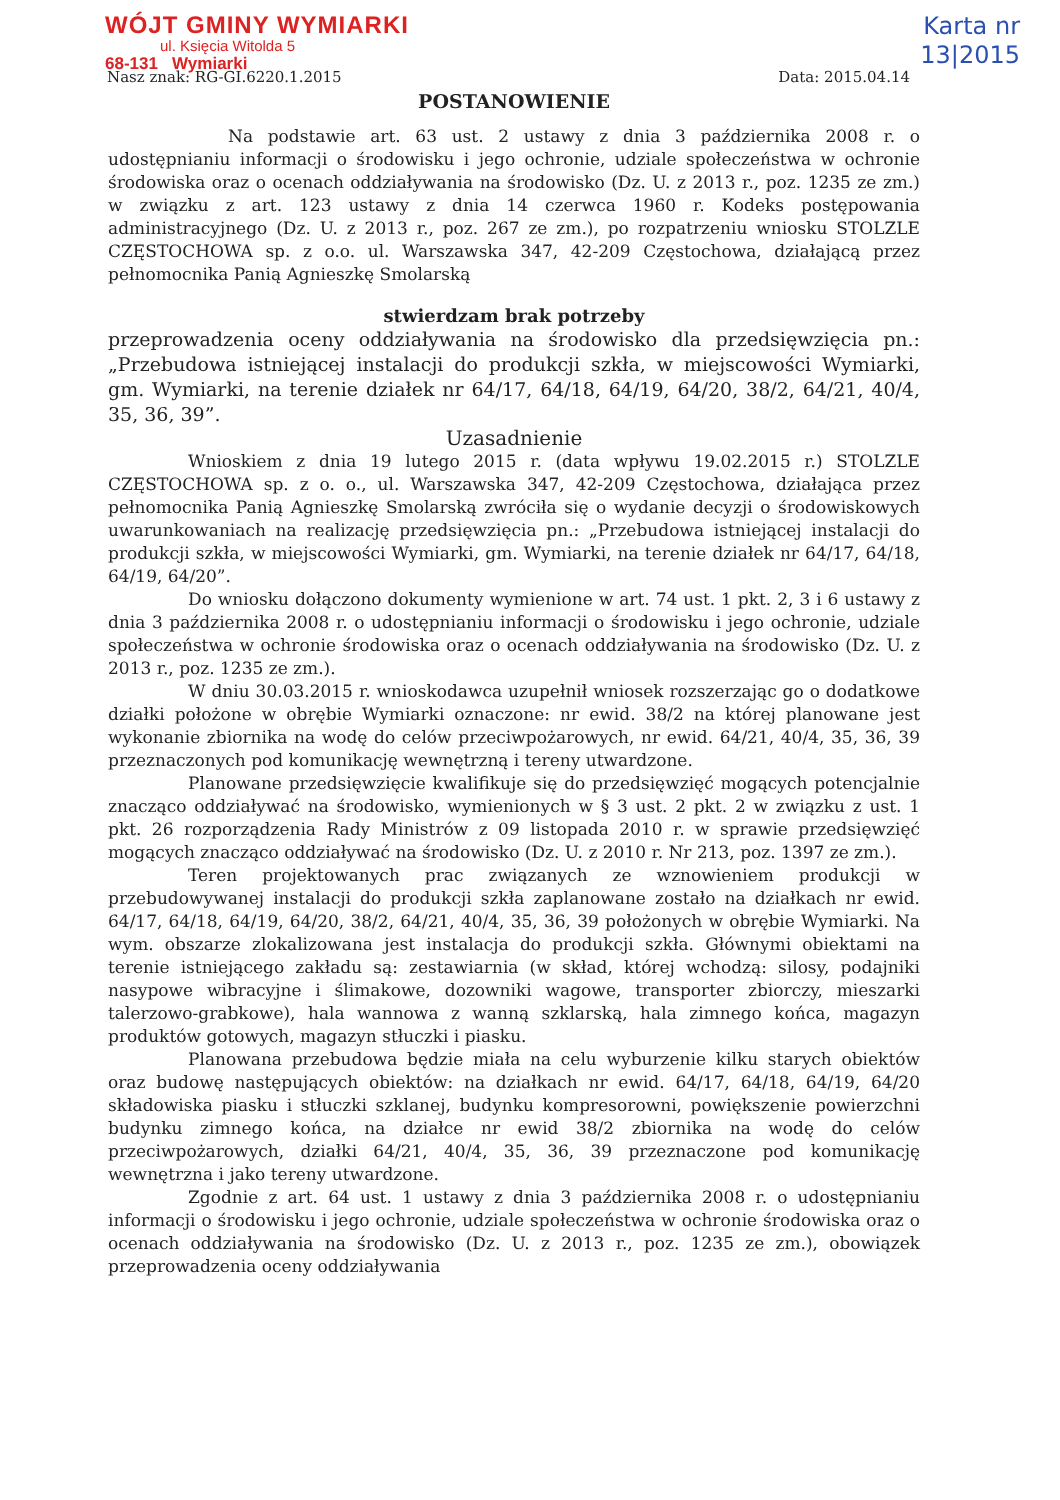WÓJT GMINY WYMIARKI
ul. Księcia Witolda 5
68-131 Wymiarki
Karta nr
13|2015
Nasz znak: RG-GI.6220.1.2015 Data: 2015.04.14
POSTANOWIENIE
Na podstawie art. 63 ust. 2 ustawy z dnia 3 października 2008 r. o udostępnianiu informacji o środowisku i jego ochronie, udziale społeczeństwa w ochronie środowiska oraz o ocenach oddziaływania na środowisko (Dz. U. z 2013 r., poz. 1235 ze zm.) w związku z art. 123 ustawy z dnia 14 czerwca 1960 r. Kodeks postępowania administracyjnego (Dz. U. z 2013 r., poz. 267 ze zm.), po rozpatrzeniu wniosku STOLZLE CZĘSTOCHOWA sp. z o.o. ul. Warszawska 347, 42-209 Częstochowa, działającą przez pełnomocnika Panią Agnieszkę Smolarską
stwierdzam brak potrzeby
przeprowadzenia oceny oddziaływania na środowisko dla przedsięwzięcia pn.: „Przebudowa istniejącej instalacji do produkcji szkła, w miejscowości Wymiarki, gm. Wymiarki, na terenie działek nr 64/17, 64/18, 64/19, 64/20, 38/2, 64/21, 40/4, 35, 36, 39”.
Uzasadnienie
Wnioskiem z dnia 19 lutego 2015 r. (data wpływu 19.02.2015 r.) STOLZLE CZĘSTOCHOWA sp. z o. o., ul. Warszawska 347, 42-209 Częstochowa, działająca przez pełnomocnika Panią Agnieszkę Smolarską zwróciła się o wydanie decyzji o środowiskowych uwarunkowaniach na realizację przedsięwzięcia pn.: „Przebudowa istniejącej instalacji do produkcji szkła, w miejscowości Wymiarki, gm. Wymiarki, na terenie działek nr 64/17, 64/18, 64/19, 64/20”.
Do wniosku dołączono dokumenty wymienione w art. 74 ust. 1 pkt. 2, 3 i 6 ustawy z dnia 3 października 2008 r. o udostępnianiu informacji o środowisku i jego ochronie, udziale społeczeństwa w ochronie środowiska oraz o ocenach oddziaływania na środowisko (Dz. U. z 2013 r., poz. 1235 ze zm.).
W dniu 30.03.2015 r. wnioskodawca uzupełnił wniosek rozszerzając go o dodatkowe działki położone w obrębie Wymiarki oznaczone: nr ewid. 38/2 na której planowane jest wykonanie zbiornika na wodę do celów przeciwpożarowych, nr ewid. 64/21, 40/4, 35, 36, 39 przeznaczonych pod komunikację wewnętrzną i tereny utwardzone.
Planowane przedsięwzięcie kwalifikuje się do przedsięwzięć mogących potencjalnie znacząco oddziaływać na środowisko, wymienionych w § 3 ust. 2 pkt. 2 w związku z ust. 1 pkt. 26 rozporządzenia Rady Ministrów z 09 listopada 2010 r. w sprawie przedsięwzięć mogących znacząco oddziaływać na środowisko (Dz. U. z 2010 r. Nr 213, poz. 1397 ze zm.).
Teren projektowanych prac związanych ze wznowieniem produkcji w przebudowywanej instalacji do produkcji szkła zaplanowane zostało na działkach nr ewid. 64/17, 64/18, 64/19, 64/20, 38/2, 64/21, 40/4, 35, 36, 39 położonych w obrębie Wymiarki. Na wym. obszarze zlokalizowana jest instalacja do produkcji szkła. Głównymi obiektami na terenie istniejącego zakładu są: zestawiarnia (w skład, której wchodzą: silosy, podajniki nasypowe wibracyjne i ślimakowe, dozowniki wagowe, transporter zbiorczy, mieszarki talerzowo-grabkowe), hala wannowa z wanną szklarską, hala zimnego końca, magazyn produktów gotowych, magazyn stłuczki i piasku.
Planowana przebudowa będzie miała na celu wyburzenie kilku starych obiektów oraz budowę następujących obiektów: na działkach nr ewid. 64/17, 64/18, 64/19, 64/20 składowiska piasku i stłuczki szklanej, budynku kompresorowni, powiększenie powierzchni budynku zimnego końca, na działce nr ewid 38/2 zbiornika na wodę do celów przeciwpożarowych, działki 64/21, 40/4, 35, 36, 39 przeznaczone pod komunikację wewnętrzna i jako tereny utwardzone.
Zgodnie z art. 64 ust. 1 ustawy z dnia 3 października 2008 r. o udostępnianiu informacji o środowisku i jego ochronie, udziale społeczeństwa w ochronie środowiska oraz o ocenach oddziaływania na środowisko (Dz. U. z 2013 r., poz. 1235 ze zm.), obowiązek przeprowadzenia oceny oddziaływania